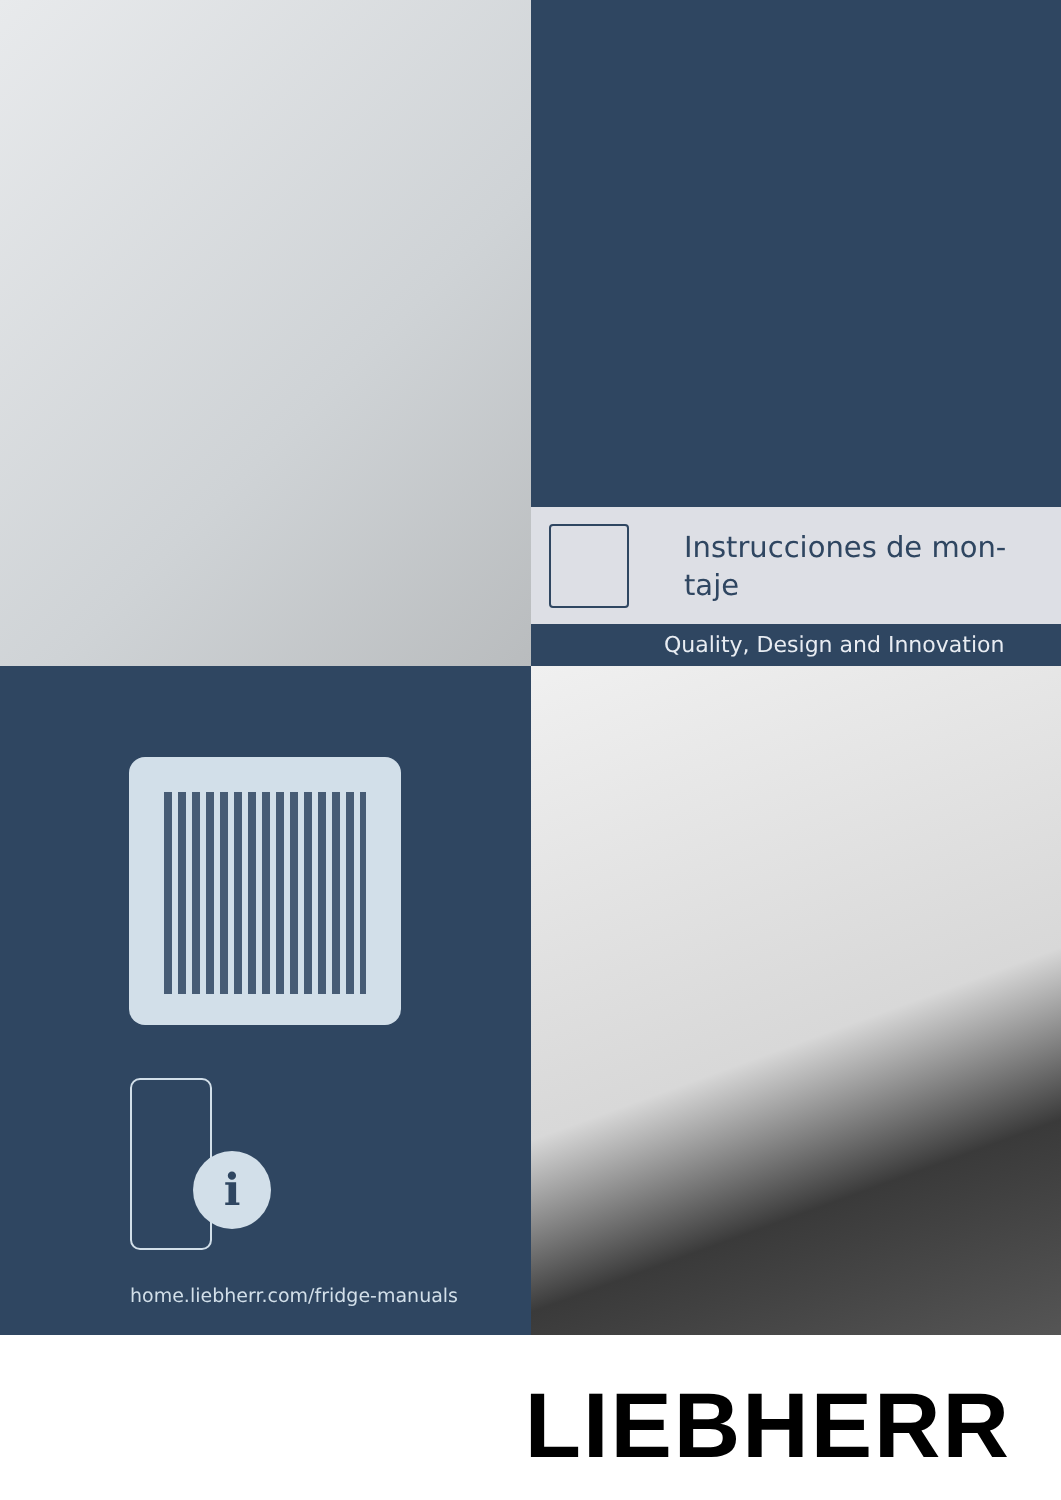Instrucciones de mon-
taje
Quality, Design and Innovation
i
home.liebherr.com/fridge-manuals
LIEBHERR